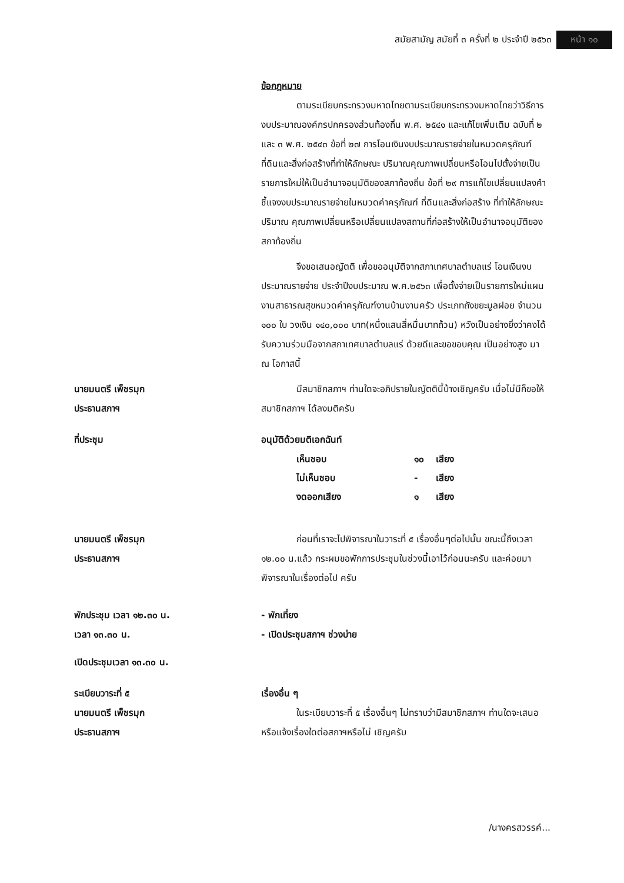สมัยสามัญ สมัยที่ ๓ ครั้งที่ ๒ ประจำปี ๒๕๖๓ หน้า ๑๐
ข้อกฎหมาย
ตามระเบียบกระทรวงมหาดไทยตามระเบียบกระทรวงมหาดไทยว่าวิธีการงบประมาณองค์กรปกครองส่วนท้องถิ่น พ.ศ. ๒๕๔๑ และแก้ไขเพิ่มเติม ฉบับที่ ๒ และ ๓ พ.ศ. ๒๕๔๓ ข้อที่ ๒๗ การโอนเงินงบประมาณรายจ่ายในหมวดครุภัณฑ์ ที่ดินและสิ่งก่อสร้างที่ทำให้ลักษณะ ปริมาณคุณภาพเปลี่ยนหรือโอนไปตั้งจ่ายเป็นรายการใหม่ให้เป็นอำนาจอนุมัติของสภาท้องถิ่น ข้อที่ ๒๙ การแก้ไขเปลี่ยนแปลงคำชี้แจงงบประมาณรายจ่ายในหมวดค่าครุภัณฑ์ ที่ดินและสิ่งก่อสร้าง ที่ทำให้ลักษณะ ปริมาณ คุณภาพเปลี่ยนหรือเปลี่ยนแปลงสถานที่ก่อสร้างให้เป็นอำนาจอนุมัติของสภาท้องถิ่น
จึงขอเสนอญัตติ เพื่อขออนุมัติจากสภาเทศบาลตำบลแร่ โอนเงินงบประมาณรายจ่าย ประจำปีงบประมาณ พ.ศ.๒๕๖๓ เพื่อตั้งจ่ายเป็นรายการใหม่แผนงานสาธารณสุขหมวดค่าครุภัณฑ์งานบ้านงานครัว ประเภทถังขยะมูลฝอย จำนวน ๑๐๐ ใบ วงเงิน ๑๔๐,๐๐๐ บาท(หนึ่งแสนสี่หมื่นบาทถ้วน) หวังเป็นอย่างยิ่งว่าคงได้รับความร่วมมือจากสภาเทศบาลตำบลแร่ ด้วยดีและขอขอบคุณ เป็นอย่างสูง มา ณ โอกาสนี้
นายมนตรี เพ็ชรมุก
ประธานสภาฯ
มีสมาชิกสภาฯ ท่านใดจะอภิปรายในญัตตินี้บ้างเชิญครับ เมื่อไม่มีก็ขอให้สมาชิกสภาฯ ได้ลงมติครับ
ที่ประชุม อนุมัติด้วยมติเอกฉันท์
| เห็นชอบ | ๑๐ | เสียง |
| ไม่เห็นชอบ | - | เสียง |
| งดออกเสียง | ๑ | เสียง |
นายมนตรี เพ็ชรมุก
ประธานสภาฯ
ก่อนที่เราจะไปพิจารณาในวาระที่ ๕ เรื่องอื่นๆต่อไปนั้น ขณะนี้ถึงเวลา ๑๒.๐๐ น.แล้ว กระผมขอพักการประชุมในช่วงนี้เอาไว้ก่อนนะครับ และค่อยมาพิจารณาในเรื่องต่อไป ครับ
พักประชุม เวลา ๑๒.๓๐ น.
เวลา ๑๓.๓๐ น.
- พักเที่ยง
- เปิดประชุมสภาฯ ช่วงบ่าย
เปิดประชุมเวลา ๑๓.๓๐ น.
ระเบียบวาระที่ ๕
นายมนตรี เพ็ชรมุก
ประธานสภาฯ
เรื่องอื่น ๆ
ในระเบียบวาระที่ ๕ เรื่องอื่นๆ ไม่ทราบว่ามีสมาชิกสภาฯ ท่านใดจะเสนอหรือแจ้งเรื่องใดต่อสภาฯหรือไม่ เชิญครับ
/นางครสวรรค์...